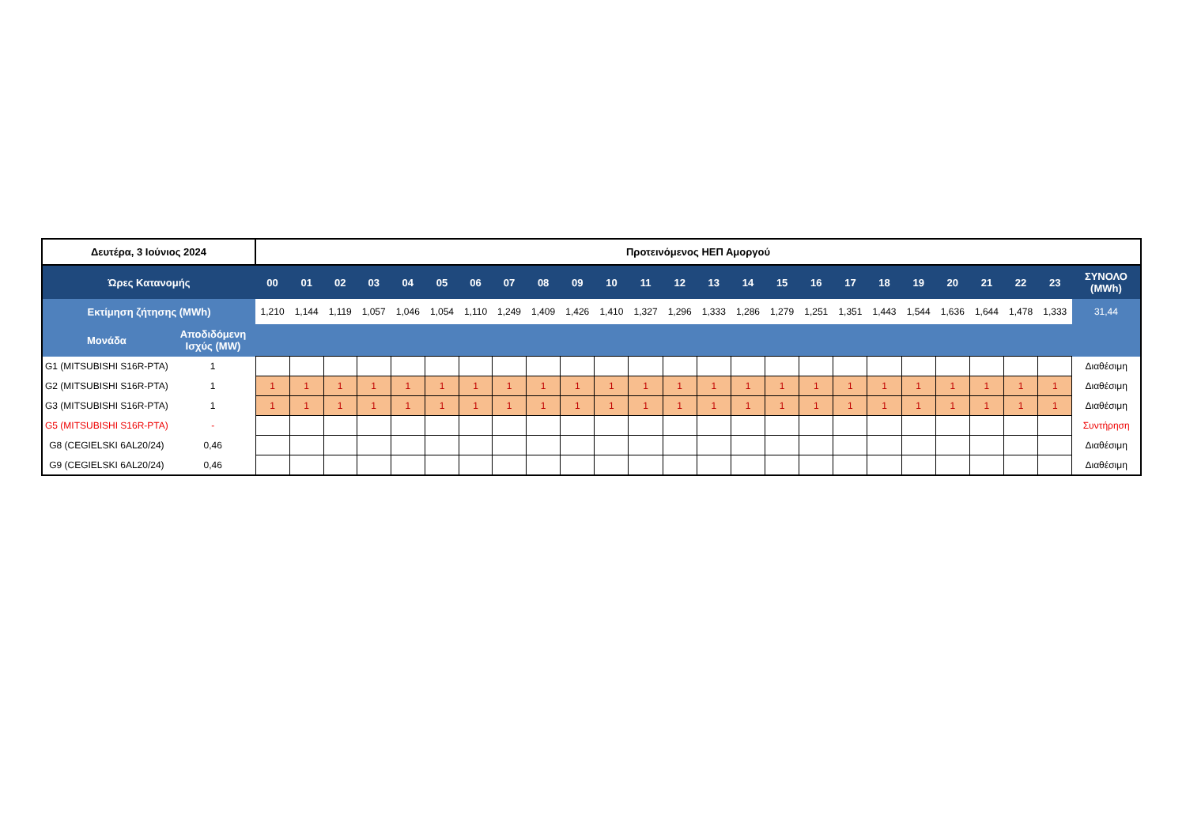| Δευτέρα, 3 Ιούνιος 2024 | | Προτεινόμενος ΗΕΠ Αμοργού | | | | | | | | | | | | | | | | | | | | | | | | |
| Ώρες Κατανομής | | 00 | 01 | 02 | 03 | 04 | 05 | 06 | 07 | 08 | 09 | 10 | 11 | 12 | 13 | 14 | 15 | 16 | 17 | 18 | 19 | 20 | 21 | 22 | 23 | ΣΥΝΟΛΟ (MWh) |
| Εκτίμηση ζήτησης (MWh) | | 1,210 | 1,144 | 1,119 | 1,057 | 1,046 | 1,054 | 1,110 | 1,249 | 1,409 | 1,426 | 1,410 | 1,327 | 1,296 | 1,333 | 1,286 | 1,279 | 1,251 | 1,351 | 1,443 | 1,544 | 1,636 | 1,644 | 1,478 | 1,333 | 31,44 |
| Μονάδα | Αποδιδόμενη Ισχύς (MW) | | | | | | | | | | | | | | | | | | | | | | | | | |
| G1 (MITSUBISHI S16R-PTA) | 1 | | | | | | | | | | | | | | | | | | | | | | | | | Διαθέσιμη |
| G2 (MITSUBISHI S16R-PTA) | 1 | 1 | 1 | 1 | 1 | 1 | 1 | 1 | 1 | 1 | 1 | 1 | 1 | 1 | 1 | 1 | 1 | 1 | 1 | 1 | 1 | 1 | 1 | 1 | 1 | Διαθέσιμη |
| G3 (MITSUBISHI S16R-PTA) | 1 | 1 | 1 | 1 | 1 | 1 | 1 | 1 | 1 | 1 | 1 | 1 | 1 | 1 | 1 | 1 | 1 | 1 | 1 | 1 | 1 | 1 | 1 | 1 | 1 | Διαθέσιμη |
| G5 (MITSUBISHI S16R-PTA) | - | | | | | | | | | | | | | | | | | | | | | | | | | Συντήρηση |
| G8 (CEGIELSKI 6AL20/24) | 0,46 | | | | | | | | | | | | | | | | | | | | | | | | | Διαθέσιμη |
| G9 (CEGIELSKI 6AL20/24) | 0,46 | | | | | | | | | | | | | | | | | | | | | | | | | Διαθέσιμη |